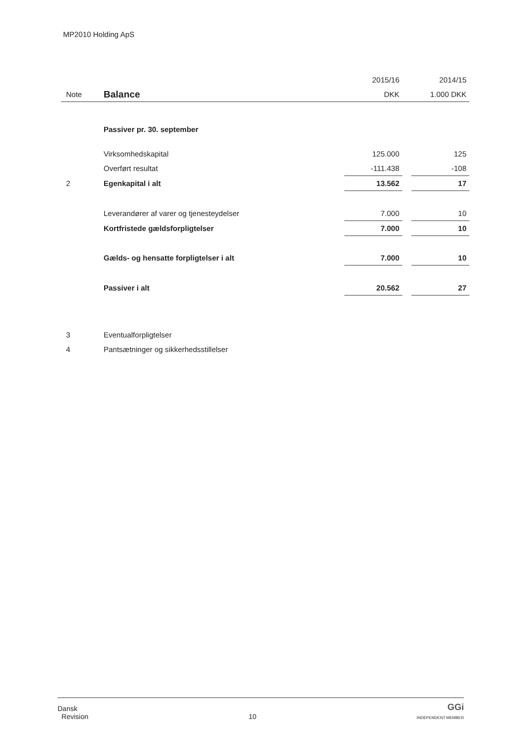MP2010 Holding ApS
| | | 2015/16 | | 2014/15 |
| --- | --- | --- | --- | --- |
| Note | Balance | DKK | | 1.000 DKK |
| | Passiver pr. 30. september | | | |
| | Virksomhedskapital | 125.000 | | 125 |
| | Overført resultat | -111.438 | | -108 |
| 2 | Egenkapital i alt | 13.562 | | 17 |
| | Leverandører af varer og tjenesteydelser | 7.000 | | 10 |
| | Kortfristede gældsforpligtelser | 7.000 | | 10 |
| | Gælds- og hensatte forpligtelser i alt | 7.000 | | 10 |
| | Passiver i alt | 20.562 | | 27 |
| 3 | Eventualforpligtelser | | | |
| 4 | Pantsætninger og sikkerhedsstillelser | | | |
Dansk
Revision
10
GGi
INDEPENDENT MEMBER